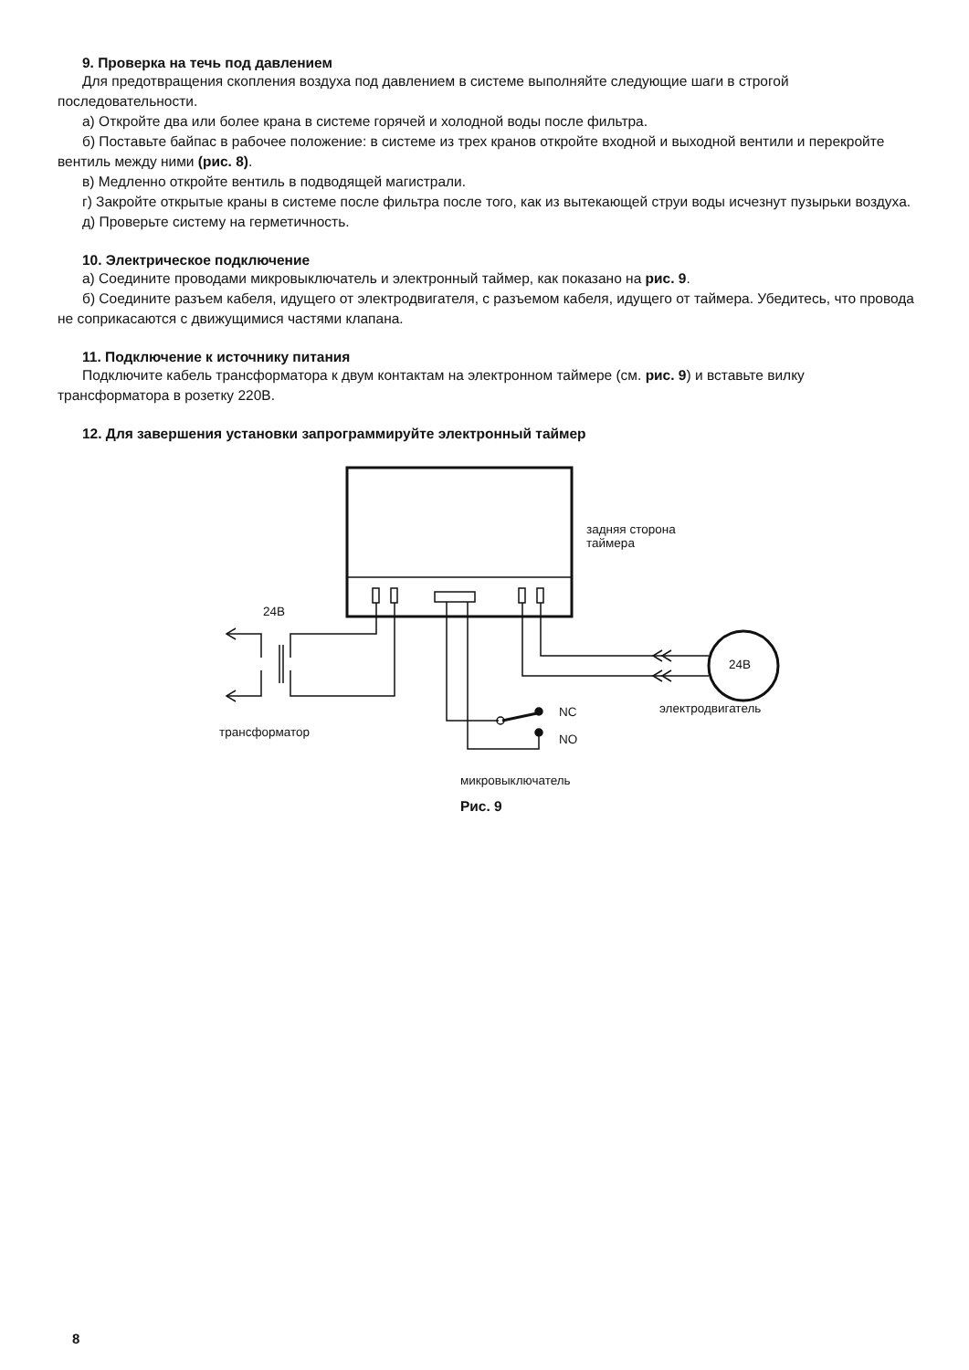9. Проверка на течь под давлением
Для предотвращения скопления воздуха под давлением в системе выполняйте следующие шаги в строгой последовательности.
а) Откройте два или более крана в системе горячей и холодной воды после фильтра.
б) Поставьте байпас в рабочее положение: в системе из трех кранов откройте входной и выходной венти­ли и перекройте вентиль между ними (рис. 8).
в) Медленно откройте вентиль в подводящей магистрали.
г) Закройте открытые краны в системе после фильтра после того, как из вытекающей струи воды исчезнут пузырьки воздуха.
д) Проверьте систему на герметичность.
10. Электрическое подключение
а) Соедините проводами микровыключатель и электронный таймер, как показано на рис. 9.
б) Соедините разъем кабеля, идущего от электродвигателя, с разъемом кабеля, идущего от таймера. Убе­дитесь, что провода не соприкасаются с движущимися частями клапана.
11. Подключение к источнику питания
Подключите кабель трансформатора к двум контактам на электронном таймере (см. рис. 9) и вставьте вилку трансформатора в розетку 220В.
12. Для завершения установки запрограммируйте электронный таймер
задняя сторона
таймера
24В
24В
трансформатор
электродвигатель
NC
NO
микровыключатель
Рис. 9
8